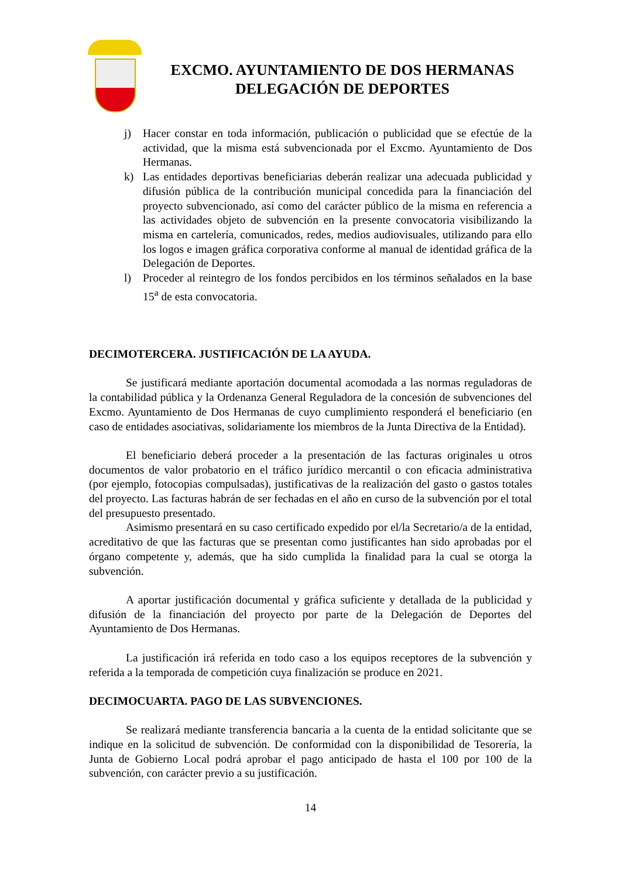EXCMO. AYUNTAMIENTO DE DOS HERMANAS
DELEGACIÓN DE DEPORTES
j) Hacer constar en toda información, publicación o publicidad que se efectúe de la actividad, que la misma está subvencionada por el Excmo. Ayuntamiento de Dos Hermanas.
k) Las entidades deportivas beneficiarias deberán realizar una adecuada publicidad y difusión pública de la contribución municipal concedida para la financiación del proyecto subvencionado, así como del carácter público de la misma en referencia a las actividades objeto de subvención en la presente convocatoria visibilizando la misma en cartelería, comunicados, redes, medios audiovisuales, utilizando para ello los logos e imagen gráfica corporativa conforme al manual de identidad gráfica de la Delegación de Deportes.
l) Proceder al reintegro de los fondos percibidos en los términos señalados en la base 15<sup>a</sup> de esta convocatoria.
DECIMOTERCERA. JUSTIFICACIÓN DE LA AYUDA.
Se justificará mediante aportación documental acomodada a las normas reguladoras de la contabilidad pública y la Ordenanza General Reguladora de la concesión de subvenciones del Excmo. Ayuntamiento de Dos Hermanas de cuyo cumplimiento responderá el beneficiario (en caso de entidades asociativas, solidariamente los miembros de la Junta Directiva de la Entidad).
El beneficiario deberá proceder a la presentación de las facturas originales u otros documentos de valor probatorio en el tráfico jurídico mercantil o con eficacia administrativa (por ejemplo, fotocopias compulsadas), justificativas de la realización del gasto o gastos totales del proyecto. Las facturas habrán de ser fechadas en el año en curso de la subvención por el total del presupuesto presentado.
Asimismo presentará en su caso certificado expedido por el/la Secretario/a de la entidad, acreditativo de que las facturas que se presentan como justificantes han sido aprobadas por el órgano competente y, además, que ha sido cumplida la finalidad para la cual se otorga la subvención.
A aportar justificación documental y gráfica suficiente y detallada de la publicidad y difusión de la financiación del proyecto por parte de la Delegación de Deportes del Ayuntamiento de Dos Hermanas.
La justificación irá referida en todo caso a los equipos receptores de la subvención y referida a la temporada de competición cuya finalización se produce en 2021.
DECIMOCUARTA. PAGO DE LAS SUBVENCIONES.
Se realizará mediante transferencia bancaria a la cuenta de la entidad solicitante que se indique en la solicitud de subvención. De conformidad con la disponibilidad de Tesorería, la Junta de Gobierno Local podrá aprobar el pago anticipado de hasta el 100 por 100 de la subvención, con carácter previo a su justificación.
14